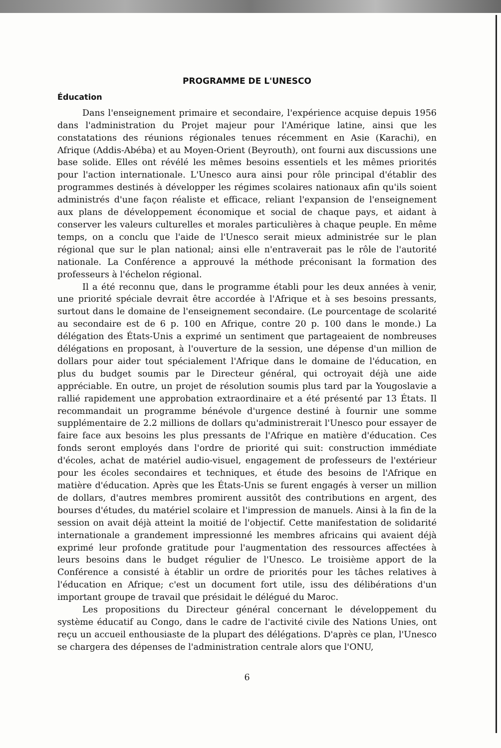PROGRAMME DE L'UNESCO
Éducation
Dans l'enseignement primaire et secondaire, l'expérience acquise depuis 1956 dans l'administration du Projet majeur pour l'Amérique latine, ainsi que les constatations des réunions régionales tenues récemment en Asie (Karachi), en Afrique (Addis-Abéba) et au Moyen-Orient (Beyrouth), ont fourni aux discussions une base solide. Elles ont révélé les mêmes besoins essentiels et les mêmes priorités pour l'action internationale. L'Unesco aura ainsi pour rôle principal d'établir des programmes destinés à développer les régimes scolaires nationaux afin qu'ils soient administrés d'une façon réaliste et efficace, reliant l'expansion de l'enseignement aux plans de développement économique et social de chaque pays, et aidant à conserver les valeurs culturelles et morales particulières à chaque peuple. En même temps, on a conclu que l'aide de l'Unesco serait mieux administrée sur le plan régional que sur le plan national; ainsi elle n'entraverait pas le rôle de l'autorité nationale. La Conférence a approuvé la méthode préconisant la formation des professeurs à l'échelon régional.
Il a été reconnu que, dans le programme établi pour les deux années à venir, une priorité spéciale devrait être accordée à l'Afrique et à ses besoins pressants, surtout dans le domaine de l'enseignement secondaire. (Le pourcentage de scolarité au secondaire est de 6 p. 100 en Afrique, contre 20 p. 100 dans le monde.) La délégation des États-Unis a exprimé un sentiment que partageaient de nombreuses délégations en proposant, à l'ouverture de la session, une dépense d'un million de dollars pour aider tout spécialement l'Afrique dans le domaine de l'éducation, en plus du budget soumis par le Directeur général, qui octroyait déjà une aide appréciable. En outre, un projet de résolution soumis plus tard par la Yougoslavie a rallié rapidement une approbation extraordinaire et a été présenté par 13 États. Il recommandait un programme bénévole d'urgence destiné à fournir une somme supplémentaire de 2.2 millions de dollars qu'administrerait l'Unesco pour essayer de faire face aux besoins les plus pressants de l'Afrique en matière d'éducation. Ces fonds seront employés dans l'ordre de priorité qui suit: construction immédiate d'écoles, achat de matériel audio-visuel, engagement de professeurs de l'extérieur pour les écoles secondaires et techniques, et étude des besoins de l'Afrique en matière d'éducation. Après que les États-Unis se furent engagés à verser un million de dollars, d'autres membres promirent aussitôt des contributions en argent, des bourses d'études, du matériel scolaire et l'impression de manuels. Ainsi à la fin de la session on avait déjà atteint la moitié de l'objectif. Cette manifestation de solidarité internationale a grandement impressionné les membres africains qui avaient déjà exprimé leur profonde gratitude pour l'augmentation des ressources affectées à leurs besoins dans le budget régulier de l'Unesco. Le troisième apport de la Conférence a consisté à établir un ordre de priorités pour les tâches relatives à l'éducation en Afrique; c'est un document fort utile, issu des délibérations d'un important groupe de travail que présidait le délégué du Maroc.
Les propositions du Directeur général concernant le développement du système éducatif au Congo, dans le cadre de l'activité civile des Nations Unies, ont reçu un accueil enthousiaste de la plupart des délégations. D'après ce plan, l'Unesco se chargera des dépenses de l'administration centrale alors que l'ONU,
6